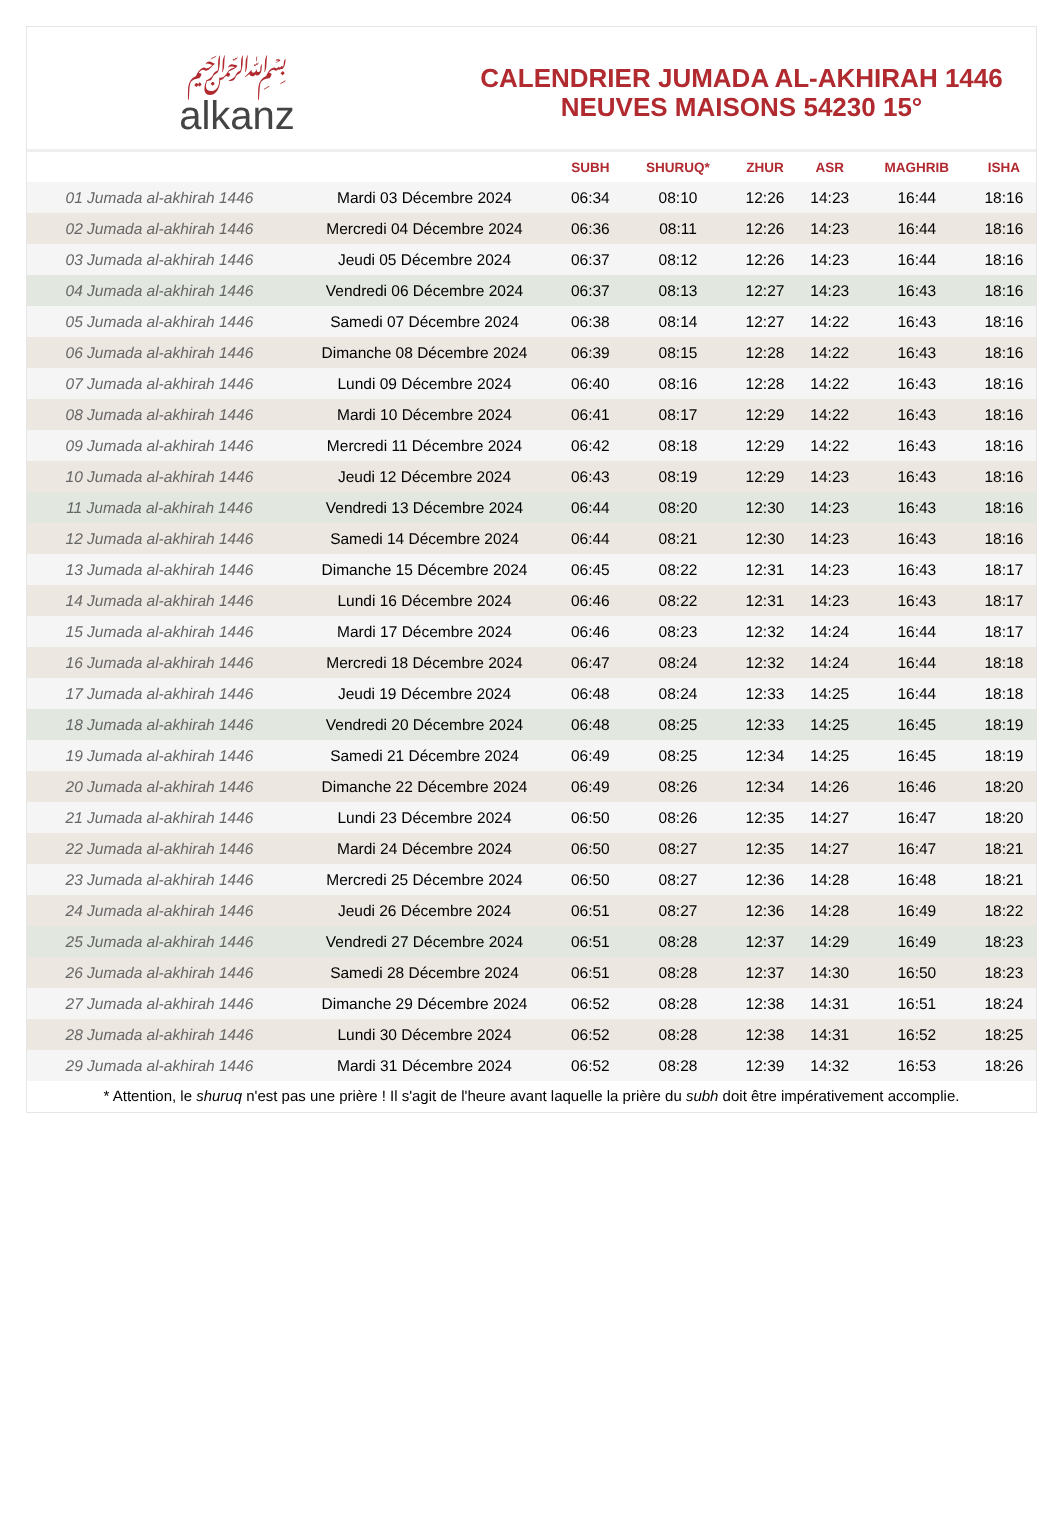﷽
alkanz
CALENDRIER JUMADA AL-AKHIRAH 1446
NEUVES MAISONS 54230 15°
| | | SUBH | SHURUQ* | ZHUR | ASR | MAGHRIB | ISHA |
| --- | --- | --- | --- | --- | --- | --- | --- |
| 01 Jumada al-akhirah 1446 | Mardi 03 Décembre 2024 | 06:34 | 08:10 | 12:26 | 14:23 | 16:44 | 18:16 |
| 02 Jumada al-akhirah 1446 | Mercredi 04 Décembre 2024 | 06:36 | 08:11 | 12:26 | 14:23 | 16:44 | 18:16 |
| 03 Jumada al-akhirah 1446 | Jeudi 05 Décembre 2024 | 06:37 | 08:12 | 12:26 | 14:23 | 16:44 | 18:16 |
| 04 Jumada al-akhirah 1446 | Vendredi 06 Décembre 2024 | 06:37 | 08:13 | 12:27 | 14:23 | 16:43 | 18:16 |
| 05 Jumada al-akhirah 1446 | Samedi 07 Décembre 2024 | 06:38 | 08:14 | 12:27 | 14:22 | 16:43 | 18:16 |
| 06 Jumada al-akhirah 1446 | Dimanche 08 Décembre 2024 | 06:39 | 08:15 | 12:28 | 14:22 | 16:43 | 18:16 |
| 07 Jumada al-akhirah 1446 | Lundi 09 Décembre 2024 | 06:40 | 08:16 | 12:28 | 14:22 | 16:43 | 18:16 |
| 08 Jumada al-akhirah 1446 | Mardi 10 Décembre 2024 | 06:41 | 08:17 | 12:29 | 14:22 | 16:43 | 18:16 |
| 09 Jumada al-akhirah 1446 | Mercredi 11 Décembre 2024 | 06:42 | 08:18 | 12:29 | 14:22 | 16:43 | 18:16 |
| 10 Jumada al-akhirah 1446 | Jeudi 12 Décembre 2024 | 06:43 | 08:19 | 12:29 | 14:23 | 16:43 | 18:16 |
| 11 Jumada al-akhirah 1446 | Vendredi 13 Décembre 2024 | 06:44 | 08:20 | 12:30 | 14:23 | 16:43 | 18:16 |
| 12 Jumada al-akhirah 1446 | Samedi 14 Décembre 2024 | 06:44 | 08:21 | 12:30 | 14:23 | 16:43 | 18:16 |
| 13 Jumada al-akhirah 1446 | Dimanche 15 Décembre 2024 | 06:45 | 08:22 | 12:31 | 14:23 | 16:43 | 18:17 |
| 14 Jumada al-akhirah 1446 | Lundi 16 Décembre 2024 | 06:46 | 08:22 | 12:31 | 14:23 | 16:43 | 18:17 |
| 15 Jumada al-akhirah 1446 | Mardi 17 Décembre 2024 | 06:46 | 08:23 | 12:32 | 14:24 | 16:44 | 18:17 |
| 16 Jumada al-akhirah 1446 | Mercredi 18 Décembre 2024 | 06:47 | 08:24 | 12:32 | 14:24 | 16:44 | 18:18 |
| 17 Jumada al-akhirah 1446 | Jeudi 19 Décembre 2024 | 06:48 | 08:24 | 12:33 | 14:25 | 16:44 | 18:18 |
| 18 Jumada al-akhirah 1446 | Vendredi 20 Décembre 2024 | 06:48 | 08:25 | 12:33 | 14:25 | 16:45 | 18:19 |
| 19 Jumada al-akhirah 1446 | Samedi 21 Décembre 2024 | 06:49 | 08:25 | 12:34 | 14:25 | 16:45 | 18:19 |
| 20 Jumada al-akhirah 1446 | Dimanche 22 Décembre 2024 | 06:49 | 08:26 | 12:34 | 14:26 | 16:46 | 18:20 |
| 21 Jumada al-akhirah 1446 | Lundi 23 Décembre 2024 | 06:50 | 08:26 | 12:35 | 14:27 | 16:47 | 18:20 |
| 22 Jumada al-akhirah 1446 | Mardi 24 Décembre 2024 | 06:50 | 08:27 | 12:35 | 14:27 | 16:47 | 18:21 |
| 23 Jumada al-akhirah 1446 | Mercredi 25 Décembre 2024 | 06:50 | 08:27 | 12:36 | 14:28 | 16:48 | 18:21 |
| 24 Jumada al-akhirah 1446 | Jeudi 26 Décembre 2024 | 06:51 | 08:27 | 12:36 | 14:28 | 16:49 | 18:22 |
| 25 Jumada al-akhirah 1446 | Vendredi 27 Décembre 2024 | 06:51 | 08:28 | 12:37 | 14:29 | 16:49 | 18:23 |
| 26 Jumada al-akhirah 1446 | Samedi 28 Décembre 2024 | 06:51 | 08:28 | 12:37 | 14:30 | 16:50 | 18:23 |
| 27 Jumada al-akhirah 1446 | Dimanche 29 Décembre 2024 | 06:52 | 08:28 | 12:38 | 14:31 | 16:51 | 18:24 |
| 28 Jumada al-akhirah 1446 | Lundi 30 Décembre 2024 | 06:52 | 08:28 | 12:38 | 14:31 | 16:52 | 18:25 |
| 29 Jumada al-akhirah 1446 | Mardi 31 Décembre 2024 | 06:52 | 08:28 | 12:39 | 14:32 | 16:53 | 18:26 |
* Attention, le shuruq n'est pas une prière ! Il s'agit de l'heure avant laquelle la prière du subh doit être impérativement accomplie.